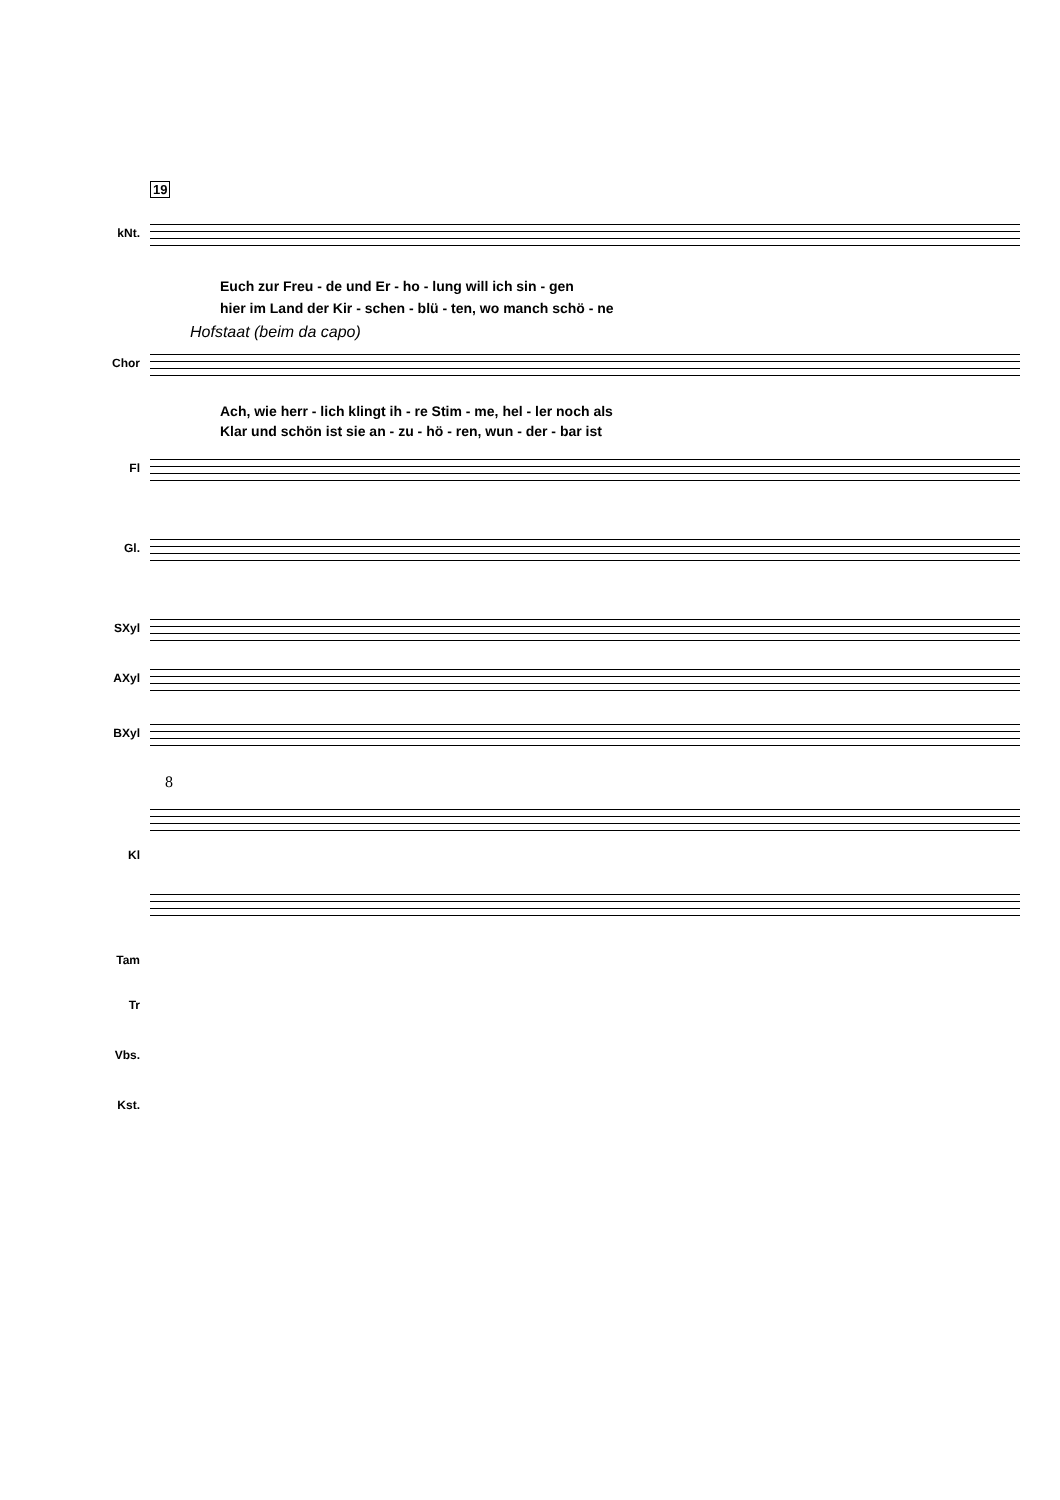19
kNt.
Euch zur Freu - de und Er - ho - lung will ich sin - gen
hier im Land der Kir - schen - blü - ten, wo manch schö - ne
Hofstaat (beim da capo)
Chor
Ach, wie herr - lich klingt ih - re Stim - me, hel - ler noch als
Klar und schön ist sie an - zu - hö - ren, wun - der - bar ist
Fl
Gl.
SXyl
AXyl
BXyl
8
Kl
Tam
Tr
Vbs.
Kst.